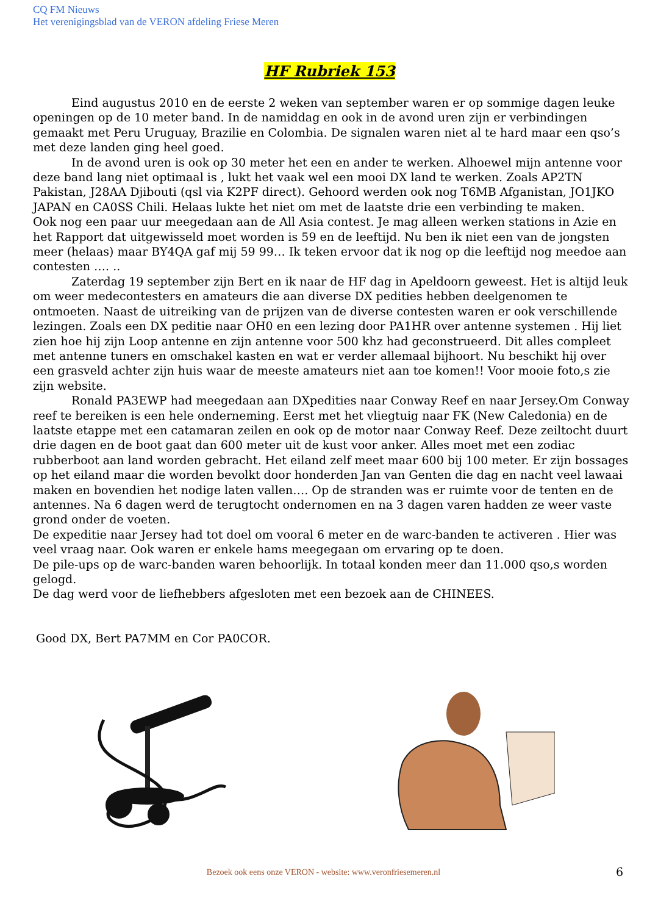CQ FM Nieuws
Het verenigingsblad van de VERON afdeling Friese Meren
HF Rubriek 153
Eind augustus 2010 en de eerste 2 weken van september waren er op sommige dagen leuke openingen op de 10 meter band. In de namiddag en ook in de avond uren zijn er verbindingen gemaakt met Peru Uruguay, Brazilie en Colombia. De signalen waren niet al te hard maar een qso’s met deze landen ging heel goed.
In de avond uren is ook op 30 meter het een en ander te werken. Alhoewel mijn antenne voor deze band lang niet optimaal is , lukt het vaak wel een mooi DX land te werken. Zoals AP2TN Pakistan, J28AA Djibouti (qsl via K2PF direct). Gehoord werden ook nog T6MB Afganistan, JO1JKO JAPAN en CA0SS Chili. Helaas lukte het niet om met de laatste drie een verbinding te maken.
Ook nog een paar uur meegedaan aan de All Asia contest. Je mag alleen werken stations in Azie en het Rapport dat uitgewisseld moet worden is 59 en de leeftijd. Nu ben ik niet een van de jongsten meer (helaas) maar BY4QA gaf mij 59 99… Ik teken ervoor dat ik nog op die leeftijd nog meedoe aan contesten …. ..
Zaterdag 19 september zijn Bert en ik naar de HF dag in Apeldoorn geweest. Het is altijd leuk om weer medecontesters en amateurs die aan diverse DX pedities hebben deelgenomen te ontmoeten. Naast de uitreiking van de prijzen van de diverse contesten waren er ook verschillende lezingen. Zoals een DX peditie naar OH0 en een lezing door PA1HR over antenne systemen . Hij liet zien hoe hij zijn Loop antenne en zijn antenne voor 500 khz had geconstrueerd. Dit alles compleet met antenne tuners en omschakel kasten en wat er verder allemaal bijhoort. Nu beschikt hij over een grasveld achter zijn huis waar de meeste amateurs niet aan toe komen!! Voor mooie foto,s zie zijn website.
Ronald PA3EWP had meegedaan aan DXpedities naar Conway Reef en naar Jersey.Om Conway reef te bereiken is een hele onderneming. Eerst met het vliegtuig naar FK (New Caledonia) en de laatste etappe met een catamaran zeilen en ook op de motor naar Conway Reef. Deze zeiltocht duurt drie dagen en de boot gaat dan 600 meter uit de kust voor anker. Alles moet met een zodiac rubberboot aan land worden gebracht. Het eiland zelf meet maar 600 bij 100 meter. Er zijn bossages op het eiland maar die worden bevolkt door honderden Jan van Genten die dag en nacht veel lawaai maken en bovendien het nodige laten vallen…. Op de stranden was er ruimte voor de tenten en de antennes. Na 6 dagen werd de terugtocht ondernomen en na 3 dagen varen hadden ze weer vaste grond onder de voeten.
De expeditie naar Jersey had tot doel om vooral 6 meter en de warc-banden te activeren . Hier was veel vraag naar. Ook waren er enkele hams meegegaan om ervaring op te doen.
De pile-ups op de warc-banden waren behoorlijk. In totaal konden meer dan 11.000 qso,s worden gelogd.
De dag werd voor de liefhebbers afgesloten met een bezoek aan de CHINEES.
Good DX, Bert PA7MM en Cor PA0COR.
Bezoek ook eens onze VERON - website: www.veronfriesemeren.nl 6